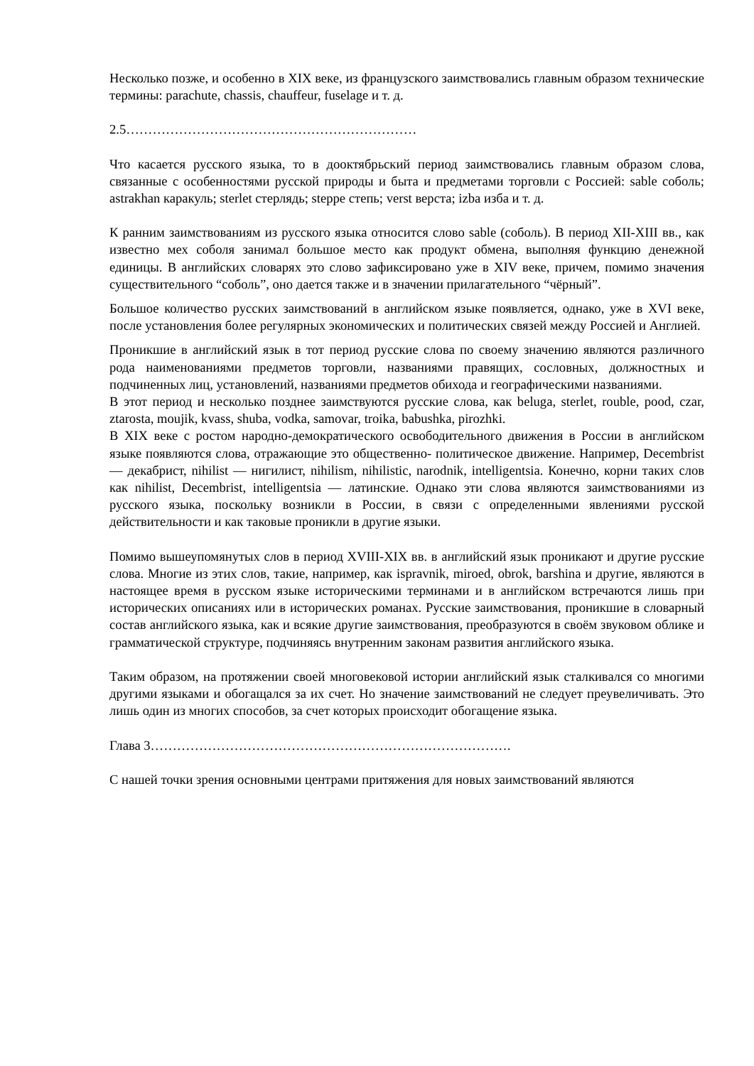Несколько позже, и особенно в XIX веке, из французского заимствовались главным образом технические термины: parachute, chassis, chauffeur, fuselage и т. д.
2.5…………………………………………………………
Что касается русского языка, то в дооктябрьский период заимствовались главным образом слова, связанные с особенностями русской природы и быта и предметами торговли с Россией: sable соболь; astrakhan каракуль; sterlet стерлядь; steppe степь; verst верста; izba изба и т. д.
К ранним заимствованиям из русского языка относится слово sable (соболь). В период XII-XIII вв., как известно мех соболя занимал большое место как продукт обмена, выполняя функцию денежной единицы. В английских словарях это слово зафиксировано уже в XIV веке, причем, помимо значения существительного “соболь”, оно дается также и в значении прилагательного “чёрный”.
Большое количество русских заимствований в английском языке появляется, однако, уже в XVI веке, после установления более регулярных экономических и политических связей между Россией и Англией.
Проникшие в английский язык в тот период русские слова по своему значению являются различного рода наименованиями предметов торговли, названиями правящих, сословных, должностных и подчиненных лиц, установлений, названиями предметов обихода и географическими названиями.
В этот период и несколько позднее заимствуются русские слова, как beluga, sterlet, rouble, pood, czar, ztarosta, moujik, kvass, shuba, vodka, samovar, troika, babushka, pirozhki.
В XIX веке с ростом народно-демократического освободительного движения в России в английском языке появляются слова, отражающие это общественно- политическое движение. Например, Decembrist — декабрист, nihilist — нигилист, nihilism, nihilistic, narodnik, intelligentsia. Конечно, корни таких слов как nihilist, Decembrist, intelligentsia — латинские. Однако эти слова являются заимствованиями из русского языка, поскольку возникли в России, в связи с определенными явлениями русской действительности и как таковые проникли в другие языки.
Помимо вышеупомянутых слов в период XVIII-XIX вв. в английский язык проникают и другие русские слова. Многие из этих слов, такие, например, как ispravnik, miroed, obrok, barshina и другие, являются в настоящее время в русском языке историческими терминами и в английском встречаются лишь при исторических описаниях или в исторических романах. Русские заимствования, проникшие в словарный состав английского языка, как и всякие другие заимствования, преобразуются в своём звуковом облике и грамматической структуре, подчиняясь внутренним законам развития английского языка.
Таким образом, на протяжении своей многовековой истории английский язык сталкивался со многими другими языками и обогащался за их счет. Но значение заимствований не следует преувеличивать. Это лишь один из многих способов, за счет которых происходит обогащение языка.
Глава 3……………………………………………………………………….
С нашей точки зрения основными центрами притяжения для новых заимствований являются